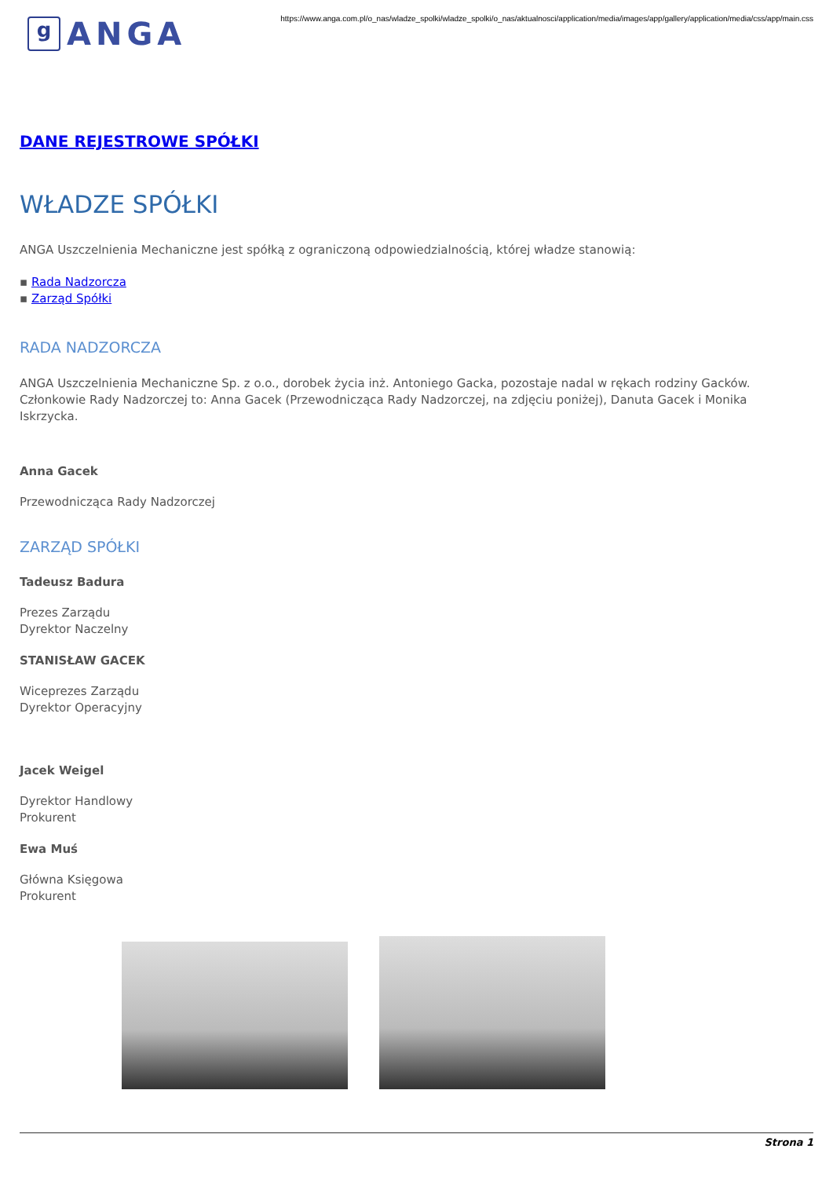g
ANGA
https://www.anga.com.pl/o_nas/wladze_spolki/wladze_spolki/o_nas/aktualnosci/application/media/images/app/gallery/application/media/css/app/main.css
DANE REJESTROWE SPÓŁKI
WŁADZE SPÓŁKI
ANGA Uszczelnienia Mechaniczne jest spółką z ograniczoną odpowiedzialnością, której władze stanowią:
▪ Rada Nadzorcza
▪ Zarząd Spółki
RADA NADZORCZA
ANGA Uszczelnienia Mechaniczne Sp. z o.o., dorobek życia inż. Antoniego Gacka, pozostaje nadal w rękach rodziny Gacków.
Członkowie Rady Nadzorczej to: Anna Gacek (Przewodnicząca Rady Nadzorczej, na zdjęciu poniżej), Danuta Gacek i Monika
Iskrzycka.
Anna Gacek
Przewodnicząca Rady Nadzorczej
ZARZĄD SPÓŁKI
Tadeusz Badura
Prezes Zarządu
Dyrektor Naczelny
STANISŁAW GACEK
Wiceprezes Zarządu
Dyrektor Operacyjny
Jacek Weigel
Dyrektor Handlowy
Prokurent
Ewa Muś
Główna Księgowa
Prokurent
Strona 1